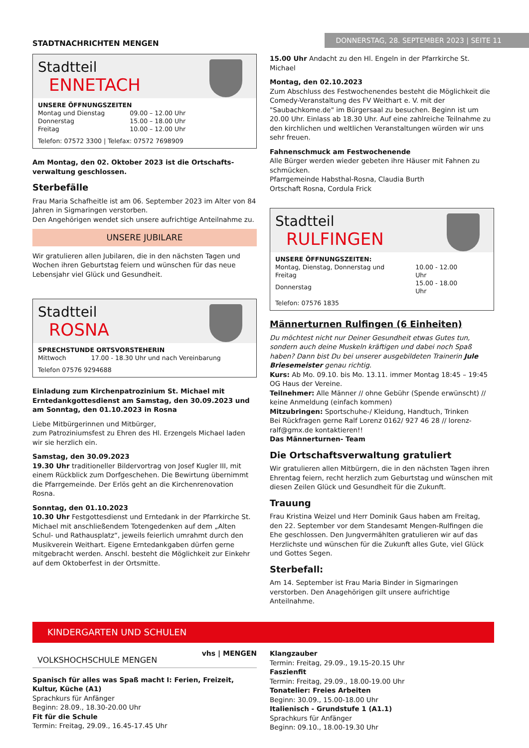STADTNACHRICHTEN MENGEN
DONNERSTAG, 28. SEPTEMBER 2023 | SEITE 11
Stadtteil
ENNETACH
UNSERE ÖFFNUNGSZEITEN
| Montag und Dienstag | 09.00 – 12.00 Uhr |
| Donnerstag | 15.00 – 18.00 Uhr |
| Freitag | 10.00 – 12.00 Uhr |
Telefon: 07572 3300 | Telefax: 07572 7698909
Am Montag, den 02. Oktober 2023 ist die Ortschafts-verwaltung geschlossen.
Sterbefälle
Frau Maria Schafheitle ist am 06. September 2023 im Alter von 84 Jahren in Sigmaringen verstorben.
Den Angehörigen wendet sich unsere aufrichtige Anteilnahme zu.
UNSERE JUBILARE
Wir gratulieren allen Jubilaren, die in den nächsten Tagen und Wochen ihren Geburtstag feiern und wünschen für das neue Lebensjahr viel Glück und Gesundheit.
Stadtteil
ROSNA
SPRECHSTUNDE ORTSVORSTEHERIN
| Mittwoch | 17.00 - 18.30 Uhr und nach Vereinbarung |
Telefon 07576 9294688
Einladung zum Kirchenpatrozinium St. Michael mit Erntedankgottesdienst am Samstag, den 30.09.2023 und am Sonntag, den 01.10.2023 in Rosna
Liebe Mitbürgerinnen und Mitbürger,
zum Patroziniumsfest zu Ehren des Hl. Erzengels Michael laden wir sie herzlich ein.
Samstag, den 30.09.2023
19.30 Uhr traditioneller Bildervortrag von Josef Kugler III, mit einem Rückblick zum Dorfgeschehen. Die Bewirtung übernimmt die Pfarrgemeinde. Der Erlös geht an die Kirchenrenovation Rosna.
Sonntag, den 01.10.2023
10.30 Uhr Festgottesdienst und Erntedank in der Pfarrkirche St. Michael mit anschließendem Totengedenken auf dem „Alten Schul- und Rathausplatz“, jeweils feierlich umrahmt durch den Musikverein Weithart. Eigene Erntedankgaben dürfen gerne mitgebracht werden. Anschl. besteht die Möglichkeit zur Einkehr auf dem Oktoberfest in der Ortsmitte.
15.00 Uhr Andacht zu den Hl. Engeln in der Pfarrkirche St. Michael
Montag, den 02.10.2023
Zum Abschluss des Festwochenendes besteht die Möglichkeit die Comedy-Veranstaltung des FV Weithart e. V. mit der "Saubachkome.de" im Bürgersaal zu besuchen. Beginn ist um 20.00 Uhr. Einlass ab 18.30 Uhr. Auf eine zahlreiche Teilnahme zu den kirchlichen und weltlichen Veranstaltungen würden wir uns sehr freuen.
Fahnenschmuck am Festwochenende
Alle Bürger werden wieder gebeten ihre Häuser mit Fahnen zu schmücken.
Pfarrgemeinde Habsthal-Rosna, Claudia Burth
Ortschaft Rosna, Cordula Frick
Stadtteil
RULFINGEN
UNSERE ÖFFNUNGSZEITEN:
| Montag, Dienstag, Donnerstag und Freitag | 10.00 - 12.00 Uhr |
| Donnerstag | 15.00 - 18.00 Uhr |
Telefon: 07576 1835
Männerturnen Rulfingen (6 Einheiten)
Du möchtest nicht nur Deiner Gesundheit etwas Gutes tun, sondern auch deine Muskeln kräftigen und dabei noch Spaß haben? Dann bist Du bei unserer ausgebildeten Trainerin Jule Briesemeister genau richtig.
Kurs: Ab Mo. 09.10. bis Mo. 13.11. immer Montag 18:45 – 19:45 OG Haus der Vereine.
Teilnehmer: Alle Männer // ohne Gebühr (Spende erwünscht) // keine Anmeldung (einfach kommen)
Mitzubringen: Sportschuhe-/ Kleidung, Handtuch, Trinken
Bei Rückfragen gerne Ralf Lorenz 0162/ 927 46 28 // lorenz-ralf@gmx.de kontaktieren!!
Das Männerturnen- Team
Die Ortschaftsverwaltung gratuliert
Wir gratulieren allen Mitbürgern, die in den nächsten Tagen ihren Ehrentag feiern, recht herzlich zum Geburtstag und wünschen mit diesen Zeilen Glück und Gesundheit für die Zukunft.
Trauung
Frau Kristina Weizel und Herr Dominik Gaus haben am Freitag, den 22. September vor dem Standesamt Mengen-Rulfingen die Ehe geschlossen. Den Jungvermählten gratulieren wir auf das Herzlichste und wünschen für die Zukunft alles Gute, viel Glück und Gottes Segen.
Sterbefall:
Am 14. September ist Frau Maria Binder in Sigmaringen verstorben. Den Anagehörigen gilt unsere aufrichtige Anteilnahme.
KINDERGARTEN UND SCHULEN
VOLKSHOCHSCHULE MENGEN vhs | MENGEN
Spanisch für alles was Spaß macht I: Ferien, Freizeit, Kultur, Küche (A1)
Sprachkurs für Anfänger
Beginn: 28.09., 18.30-20.00 Uhr
Fit für die Schule
Termin: Freitag, 29.09., 16.45-17.45 Uhr
Klangzauber
Termin: Freitag, 29.09., 19.15-20.15 Uhr
Faszienfit
Termin: Freitag, 29.09., 18.00-19.00 Uhr
Tonatelier: Freies Arbeiten
Beginn: 30.09., 15.00-18.00 Uhr
Italienisch - Grundstufe 1 (A1.1)
Sprachkurs für Anfänger
Beginn: 09.10., 18.00-19.30 Uhr